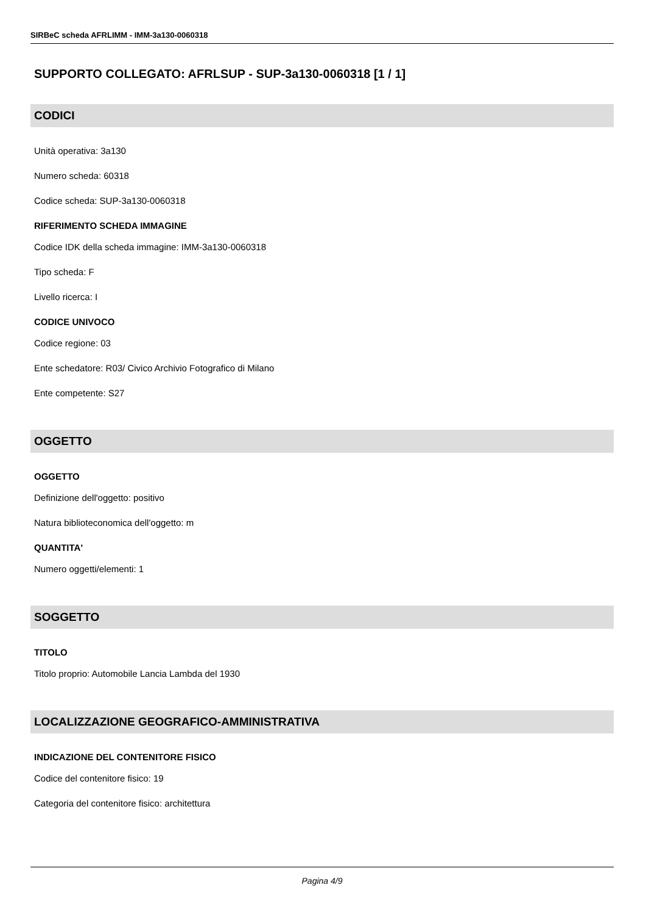SIRBeC scheda AFRLIMM - IMM-3a130-0060318
SUPPORTO COLLEGATO: AFRLSUP - SUP-3a130-0060318 [1 / 1]
CODICI
Unità operativa: 3a130
Numero scheda: 60318
Codice scheda: SUP-3a130-0060318
RIFERIMENTO SCHEDA IMMAGINE
Codice IDK della scheda immagine: IMM-3a130-0060318
Tipo scheda: F
Livello ricerca: I
CODICE UNIVOCO
Codice regione: 03
Ente schedatore: R03/ Civico Archivio Fotografico di Milano
Ente competente: S27
OGGETTO
OGGETTO
Definizione dell'oggetto: positivo
Natura biblioteconomica dell'oggetto: m
QUANTITA'
Numero oggetti/elementi: 1
SOGGETTO
TITOLO
Titolo proprio: Automobile Lancia Lambda del 1930
LOCALIZZAZIONE GEOGRAFICO-AMMINISTRATIVA
INDICAZIONE DEL CONTENITORE FISICO
Codice del contenitore fisico: 19
Categoria del contenitore fisico: architettura
Pagina 4/9